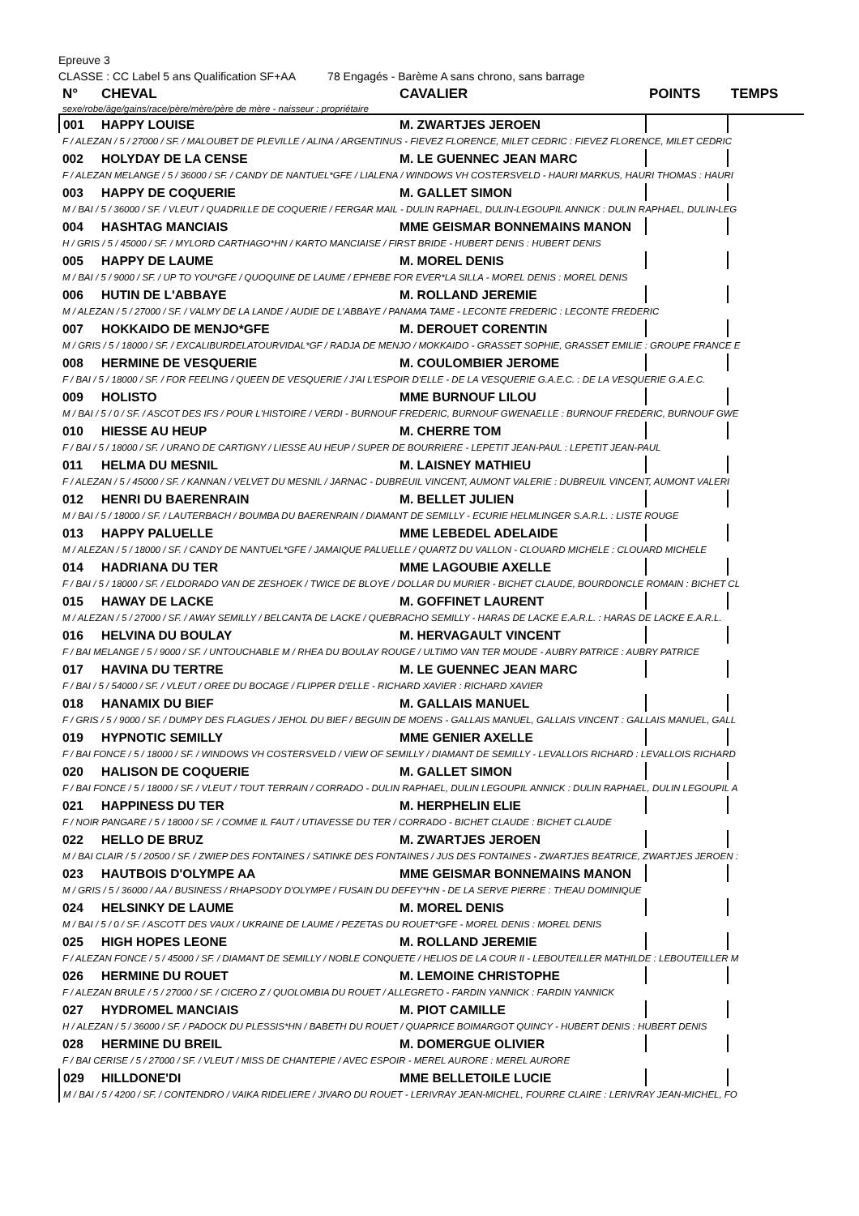Epreuve 3
CLASSE : CC Label 5 ans Qualification SF+AA 78 Engagés - Barème A sans chrono, sans barrage
| N° | CHEVAL | CAVALIER | POINTS | TEMPS |
| --- | --- | --- | --- | --- |
| sexe/robe/âge/gains/race/père/mère/père de mère - naisseur : propriétaire | | | | |
| 001 | HAPPY LOUISE | M. ZWARTJES JEROEN | | |
| F / ALEZAN / 5 / 27000 / SF. / MALOUBET DE PLEVILLE / ALINA / ARGENTINUS - FIEVEZ FLORENCE, MILET CEDRIC : FIEVEZ FLORENCE, MILET CEDRIC | | | | |
| 002 | HOLYDAY DE LA CENSE | M. LE GUENNEC JEAN MARC | | |
| F / ALEZAN MELANGE / 5 / 36000 / SF. / CANDY DE NANTUEL*GFE / LIALENA / WINDOWS VH COSTERSVELD - HAURI MARKUS, HAURI THOMAS : HAURI | | | | |
| 003 | HAPPY DE COQUERIE | M. GALLET SIMON | | |
| M / BAI / 5 / 36000 / SF. / VLEUT / QUADRILLE DE COQUERIE / FERGAR MAIL - DULIN RAPHAEL, DULIN-LEGOUPIL ANNICK : DULIN RAPHAEL, DULIN-LEG | | | | |
| 004 | HASHTAG MANCIAIS | MME GEISMAR BONNEMAINS MANON | | |
| H / GRIS / 5 / 45000 / SF. / MYLORD CARTHAGO*HN / KARTO MANCIAISE / FIRST BRIDE - HUBERT DENIS : HUBERT DENIS | | | | |
| 005 | HAPPY DE LAUME | M. MOREL DENIS | | |
| M / BAI / 5 / 9000 / SF. / UP TO YOU*GFE / QUOQUINE DE LAUME / EPHEBE FOR EVER*LA SILLA - MOREL DENIS : MOREL DENIS | | | | |
| 006 | HUTIN DE L'ABBAYE | M. ROLLAND JEREMIE | | |
| M / ALEZAN / 5 / 27000 / SF. / VALMY DE LA LANDE / AUDIE DE L'ABBAYE / PANAMA TAME - LECONTE FREDERIC : LECONTE FREDERIC | | | | |
| 007 | HOKKAIDO DE MENJO*GFE | M. DEROUET CORENTIN | | |
| M / GRIS / 5 / 18000 / SF. / EXCALIBURDELATOURVIDAL*GF / RADJA DE MENJO / MOKKAIDO - GRASSET SOPHIE, GRASSET EMILIE : GROUPE FRANCE E | | | | |
| 008 | HERMINE DE VESQUERIE | M. COULOMBIER JEROME | | |
| F / BAI / 5 / 18000 / SF. / FOR FEELING / QUEEN DE VESQUERIE / J'AI L'ESPOIR D'ELLE - DE LA VESQUERIE G.A.E.C. : DE LA VESQUERIE G.A.E.C. | | | | |
| 009 | HOLISTO | MME BURNOUF LILOU | | |
| M / BAI / 5 / 0 / SF. / ASCOT DES IFS / POUR L'HISTOIRE / VERDI - BURNOUF FREDERIC, BURNOUF GWENAELLE : BURNOUF FREDERIC, BURNOUF GWE | | | | |
| 010 | HIESSE AU HEUP | M. CHERRE TOM | | |
| F / BAI / 5 / 18000 / SF. / URANO DE CARTIGNY / LIESSE AU HEUP / SUPER DE BOURRIERE - LEPETIT JEAN-PAUL : LEPETIT JEAN-PAUL | | | | |
| 011 | HELMA DU MESNIL | M. LAISNEY MATHIEU | | |
| F / ALEZAN / 5 / 45000 / SF. / KANNAN / VELVET DU MESNIL / JARNAC - DUBREUIL VINCENT, AUMONT VALERIE : DUBREUIL VINCENT, AUMONT VALERI | | | | |
| 012 | HENRI DU BAERENRAIN | M. BELLET JULIEN | | |
| M / BAI / 5 / 18000 / SF. / LAUTERBACH / BOUMBA DU BAERENRAIN / DIAMANT DE SEMILLY - ECURIE HELMLINGER S.A.R.L. : LISTE ROUGE | | | | |
| 013 | HAPPY PALUELLE | MME LEBEDEL ADELAIDE | | |
| M / ALEZAN / 5 / 18000 / SF. / CANDY DE NANTUEL*GFE / JAMAIQUE PALUELLE / QUARTZ DU VALLON - CLOUARD MICHELE : CLOUARD MICHELE | | | | |
| 014 | HADRIANA DU TER | MME LAGOUBIE AXELLE | | |
| F / BAI / 5 / 18000 / SF. / ELDORADO VAN DE ZESHOEK / TWICE DE BLOYE / DOLLAR DU MURIER - BICHET CLAUDE, BOURDONCLE ROMAIN : BICHET CL | | | | |
| 015 | HAWAY DE LACKE | M. GOFFINET LAURENT | | |
| M / ALEZAN / 5 / 27000 / SF. / AWAY SEMILLY / BELCANTA DE LACKE / QUEBRACHO SEMILLY - HARAS DE LACKE E.A.R.L. : HARAS DE LACKE E.A.R.L. | | | | |
| 016 | HELVINA DU BOULAY | M. HERVAGAULT VINCENT | | |
| F / BAI MELANGE / 5 / 9000 / SF. / UNTOUCHABLE M / RHEA DU BOULAY ROUGE / ULTIMO VAN TER MOUDE - AUBRY PATRICE : AUBRY PATRICE | | | | |
| 017 | HAVINA DU TERTRE | M. LE GUENNEC JEAN MARC | | |
| F / BAI / 5 / 54000 / SF. / VLEUT / OREE DU BOCAGE / FLIPPER D'ELLE - RICHARD XAVIER : RICHARD XAVIER | | | | |
| 018 | HANAMIX DU BIEF | M. GALLAIS MANUEL | | |
| F / GRIS / 5 / 9000 / SF. / DUMPY DES FLAGUES / JEHOL DU BIEF / BEGUIN DE MOENS - GALLAIS MANUEL, GALLAIS VINCENT : GALLAIS MANUEL, GALL | | | | |
| 019 | HYPNOTIC SEMILLY | MME GENIER AXELLE | | |
| F / BAI FONCE / 5 / 18000 / SF. / WINDOWS VH COSTERSVELD / VIEW OF SEMILLY / DIAMANT DE SEMILLY - LEVALLOIS RICHARD : LEVALLOIS RICHARD | | | | |
| 020 | HALISON DE COQUERIE | M. GALLET SIMON | | |
| F / BAI FONCE / 5 / 18000 / SF. / VLEUT / TOUT TERRAIN / CORRADO - DULIN RAPHAEL, DULIN LEGOUPIL ANNICK : DULIN RAPHAEL, DULIN LEGOUPIL A | | | | |
| 021 | HAPPINESS DU TER | M. HERPHELIN ELIE | | |
| F / NOIR PANGARE / 5 / 18000 / SF. / COMME IL FAUT / UTIAVESSE DU TER / CORRADO - BICHET CLAUDE : BICHET CLAUDE | | | | |
| 022 | HELLO DE BRUZ | M. ZWARTJES JEROEN | | |
| M / BAI CLAIR / 5 / 20500 / SF. / ZWIEP DES FONTAINES / SATINKE DES FONTAINES / JUS DES FONTAINES - ZWARTJES BEATRICE, ZWARTJES JEROEN : | | | | |
| 023 | HAUTBOIS D'OLYMPE AA | MME GEISMAR BONNEMAINS MANON | | |
| M / GRIS / 5 / 36000 / AA / BUSINESS / RHAPSODY D'OLYMPE / FUSAIN DU DEFEY*HN - DE LA SERVE PIERRE : THEAU DOMINIQUE | | | | |
| 024 | HELSINKY DE LAUME | M. MOREL DENIS | | |
| M / BAI / 5 / 0 / SF. / ASCOTT DES VAUX / UKRAINE DE LAUME / PEZETAS DU ROUET*GFE - MOREL DENIS : MOREL DENIS | | | | |
| 025 | HIGH HOPES LEONE | M. ROLLAND JEREMIE | | |
| F / ALEZAN FONCE / 5 / 45000 / SF. / DIAMANT DE SEMILLY / NOBLE CONQUETE / HELIOS DE LA COUR II - LEBOUTEILLER MATHILDE : LEBOUTEILLER M | | | | |
| 026 | HERMINE DU ROUET | M. LEMOINE CHRISTOPHE | | |
| F / ALEZAN BRULE / 5 / 27000 / SF. / CICERO Z / QUOLOMBIA DU ROUET / ALLEGRETO - FARDIN YANNICK : FARDIN YANNICK | | | | |
| 027 | HYDROMEL MANCIAIS | M. PIOT CAMILLE | | |
| H / ALEZAN / 5 / 36000 / SF. / PADOCK DU PLESSIS*HN / BABETH DU ROUET / QUAPRICE BOIMARGOT QUINCY - HUBERT DENIS : HUBERT DENIS | | | | |
| 028 | HERMINE DU BREIL | M. DOMERGUE OLIVIER | | |
| F / BAI CERISE / 5 / 27000 / SF. / VLEUT / MISS DE CHANTEPIE / AVEC ESPOIR - MEREL AURORE : MEREL AURORE | | | | |
| 029 | HILLDONE'DI | MME BELLETOILE LUCIE | | |
| M / BAI / 5 / 4200 / SF. / CONTENDRO / VAIKA RIDELIERE / JIVARO DU ROUET - LERIVRAY JEAN-MICHEL, FOURRE CLAIRE : LERIVRAY JEAN-MICHEL, FO | | | | |